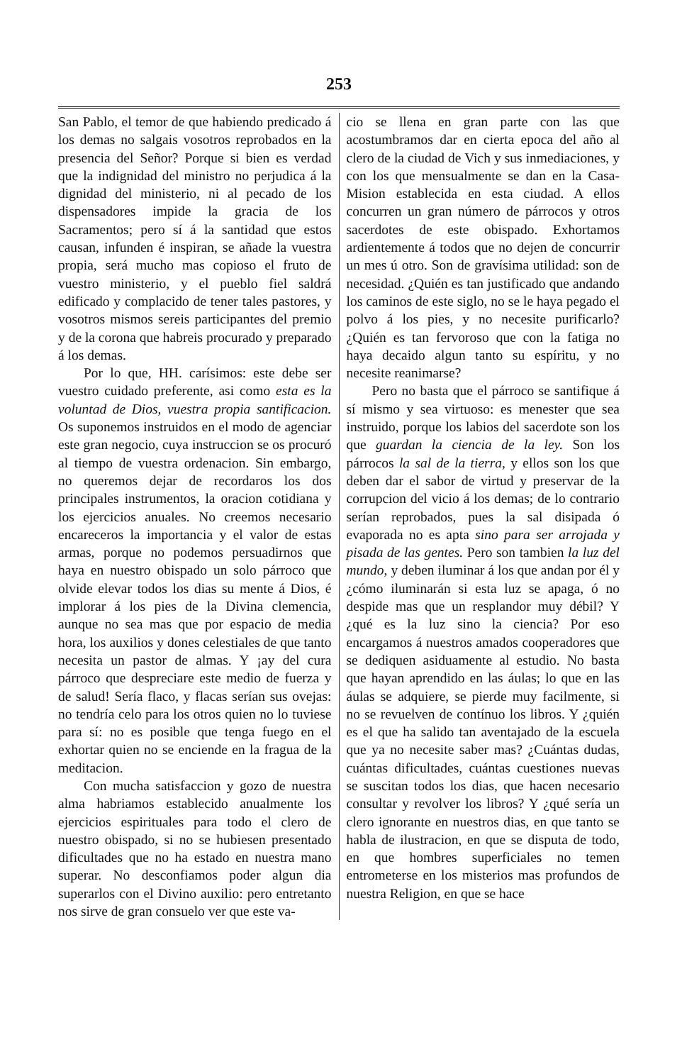253
San Pablo, el temor de que habiendo predicado á los demas no salgais vosotros reprobados en la presencia del Señor? Porque si bien es verdad que la indignidad del ministro no perjudica á la dignidad del ministerio, ni al pecado de los dispensadores impide la gracia de los Sacramentos; pero sí á la santidad que estos causan, infunden é inspiran, se añade la vuestra propia, será mucho mas copioso el fruto de vuestro ministerio, y el pueblo fiel saldrá edificado y complacido de tener tales pastores, y vosotros mismos sereis participantes del premio y de la corona que habreis procurado y preparado á los demas.
Por lo que, HH. carísimos: este debe ser vuestro cuidado preferente, asi como esta es la voluntad de Dios, vuestra propia santificacion. Os suponemos instruidos en el modo de agenciar este gran negocio, cuya instruccion se os procuró al tiempo de vuestra ordenacion. Sin embargo, no queremos dejar de recordaros los dos principales instrumentos, la oracion cotidiana y los ejercicios anuales. No creemos necesario encareceros la importancia y el valor de estas armas, porque no podemos persuadirnos que haya en nuestro obispado un solo párroco que olvide elevar todos los dias su mente á Dios, é implorar á los pies de la Divina clemencia, aunque no sea mas que por espacio de media hora, los auxilios y dones celestiales de que tanto necesita un pastor de almas. Y ¡ay del cura párroco que despreciare este medio de fuerza y de salud! Sería flaco, y flacas serían sus ovejas: no tendría celo para los otros quien no lo tuviese para sí: no es posible que tenga fuego en el exhortar quien no se enciende en la fragua de la meditacion.
Con mucha satisfaccion y gozo de nuestra alma habriamos establecido anualmente los ejercicios espirituales para todo el clero de nuestro obispado, si no se hubiesen presentado dificultades que no ha estado en nuestra mano superar. No desconfiamos poder algun dia superarlos con el Divino auxilio: pero entretanto nos sirve de gran consuelo ver que este va-
cio se llena en gran parte con las que acostumbramos dar en cierta epoca del año al clero de la ciudad de Vich y sus inmediaciones, y con los que mensualmente se dan en la Casa-Mision establecida en esta ciudad. A ellos concurren un gran número de párrocos y otros sacerdotes de este obispado. Exhortamos ardientemente á todos que no dejen de concurrir un mes ú otro. Son de gravísima utilidad: son de necesidad. ¿Quién es tan justificado que andando los caminos de este siglo, no se le haya pegado el polvo á los pies, y no necesite purificarlo? ¿Quién es tan fervoroso que con la fatiga no haya decaido algun tanto su espíritu, y no necesite reanimarse?
Pero no basta que el párroco se santifique á sí mismo y sea virtuoso: es menester que sea instruido, porque los labios del sacerdote son los que guardan la ciencia de la ley. Son los párrocos la sal de la tierra, y ellos son los que deben dar el sabor de virtud y preservar de la corrupcion del vicio á los demas; de lo contrario serían reprobados, pues la sal disipada ó evaporada no es apta sino para ser arrojada y pisada de las gentes. Pero son tambien la luz del mundo, y deben iluminar á los que andan por él y ¿cómo iluminarán si esta luz se apaga, ó no despide mas que un resplandor muy débil? Y ¿qué es la luz sino la ciencia? Por eso encargamos á nuestros amados cooperadores que se dediquen asiduamente al estudio. No basta que hayan aprendido en las áulas; lo que en las áulas se adquiere, se pierde muy facilmente, si no se revuelven de contínuo los libros. Y ¿quién es el que ha salido tan aventajado de la escuela que ya no necesite saber mas? ¿Cuántas dudas, cuántas dificultades, cuántas cuestiones nuevas se suscitan todos los dias, que hacen necesario consultar y revolver los libros? Y ¿qué sería un clero ignorante en nuestros dias, en que tanto se habla de ilustracion, en que se disputa de todo, en que hombres superficiales no temen entrometerse en los misterios mas profundos de nuestra Religion, en que se hace